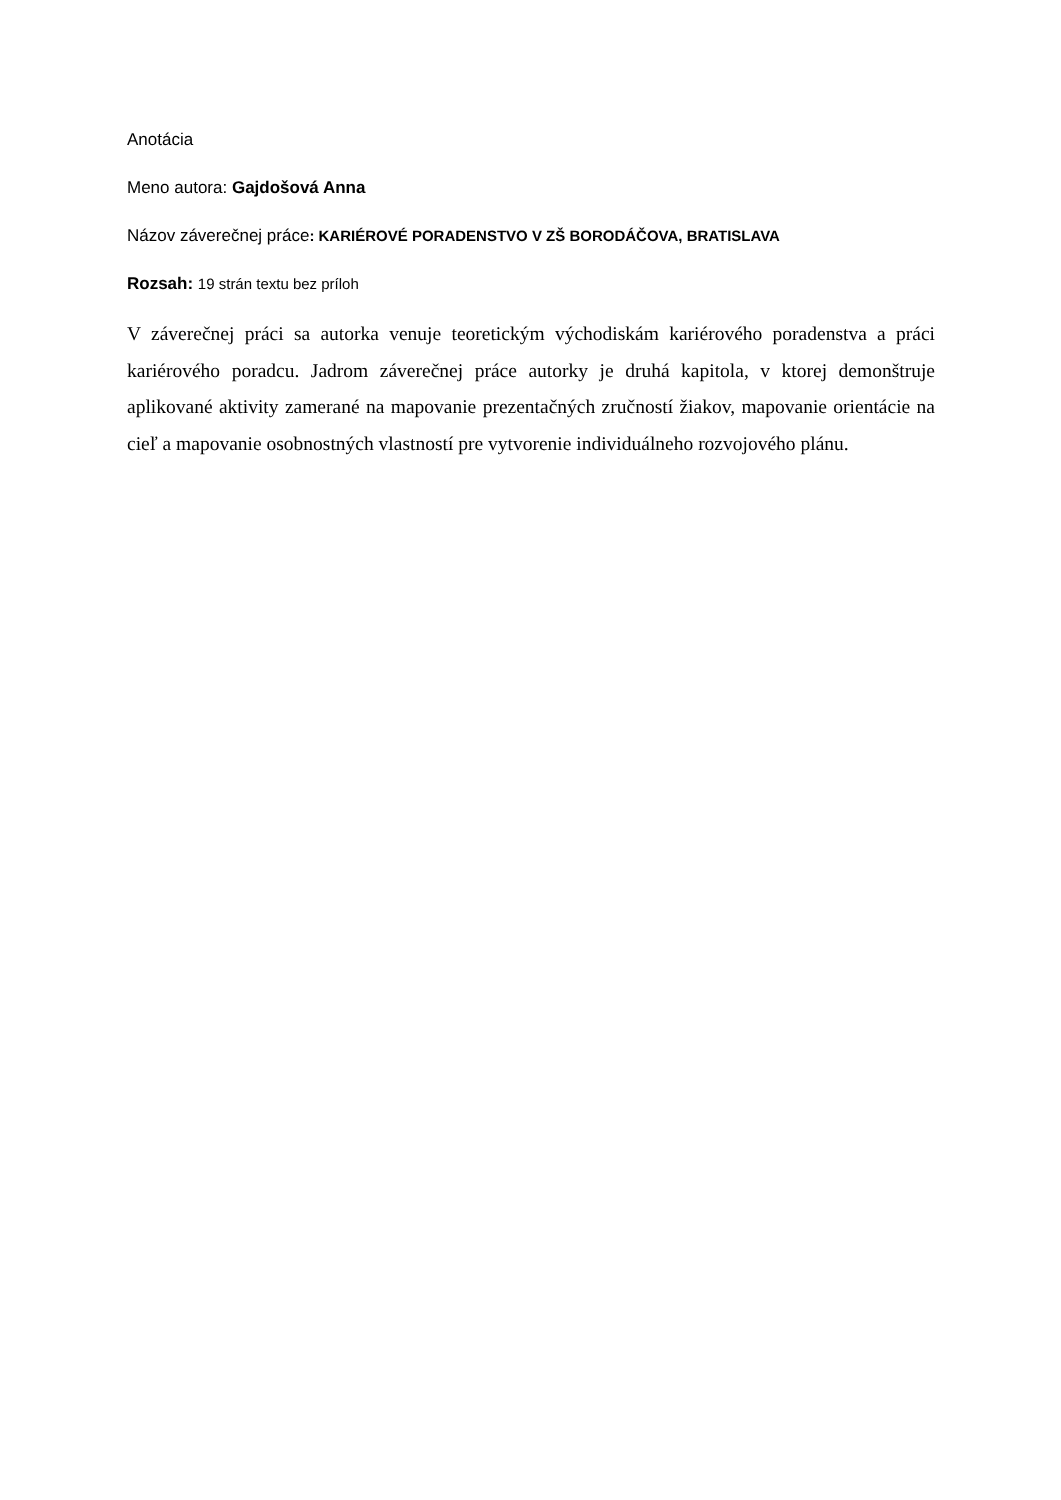Anotácia
Meno autora: Gajdošová Anna
Názov záverečnej práce: KARIÉROVÉ PORADENSTVO V ZŠ BORODÁČOVA, BRATISLAVA
Rozsah: 19 strán textu bez príloh
V záverečnej práci sa autorka venuje teoretickým východiskám kariérového poradenstva a práci kariérového poradcu. Jadrom záverečnej práce autorky je druhá kapitola, v ktorej demonštruje aplikované aktivity zamerané na mapovanie prezentačných zručností žiakov, mapovanie orientácie na cieľ a mapovanie osobnostných vlastností pre vytvorenie individuálneho rozvojového plánu.